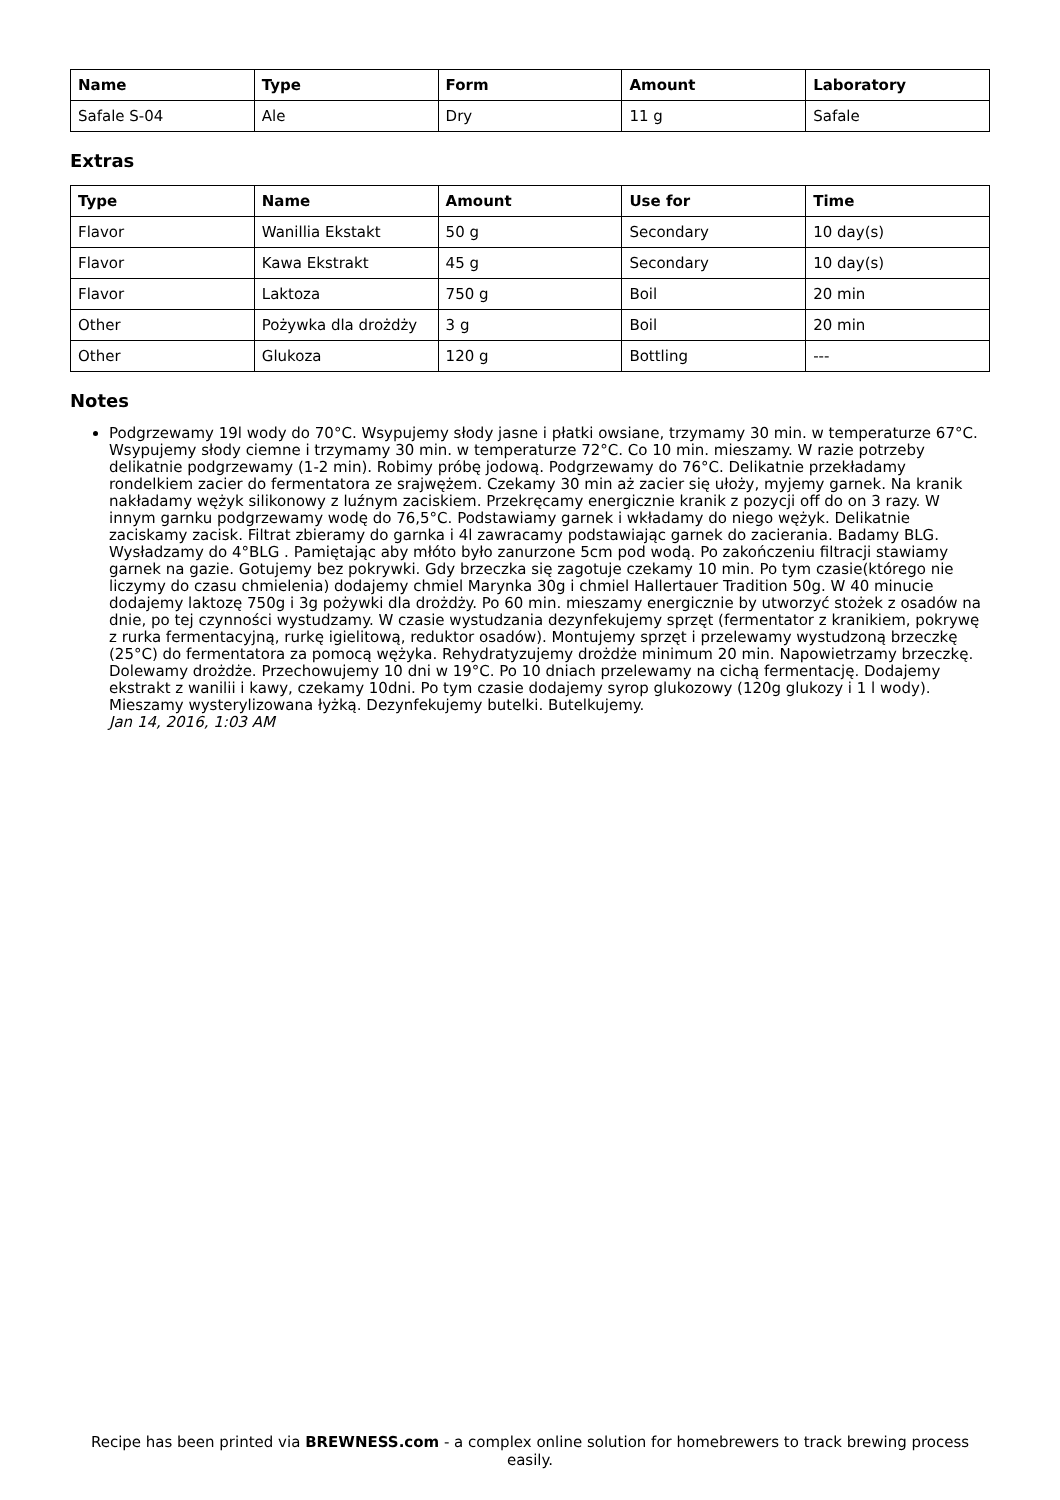| Name | Type | Form | Amount | Laboratory |
| --- | --- | --- | --- | --- |
| Safale S-04 | Ale | Dry | 11 g | Safale |
Extras
| Type | Name | Amount | Use for | Time |
| --- | --- | --- | --- | --- |
| Flavor | Wanillia Ekstakt | 50 g | Secondary | 10 day(s) |
| Flavor | Kawa Ekstrakt | 45 g | Secondary | 10 day(s) |
| Flavor | Laktoza | 750 g | Boil | 20 min |
| Other | Pożywka dla drożdży | 3 g | Boil | 20 min |
| Other | Glukoza | 120 g | Bottling | --- |
Notes
Podgrzewamy 19l wody do 70°C. Wsypujemy słody jasne i płatki owsiane, trzymamy 30 min. w temperaturze 67°C. Wsypujemy słody ciemne i trzymamy 30 min. w temperaturze 72°C. Co 10 min. mieszamy. W razie potrzeby delikatnie podgrzewamy (1-2 min). Robimy próbę jodową. Podgrzewamy do 76°C. Delikatnie przekładamy rondelkiem zacier do fermentatora ze srajwężem. Czekamy 30 min aż zacier się ułoży, myjemy garnek. Na kranik nakładamy wężyk silikonowy z luźnym zaciskiem. Przekręcamy energicznie kranik z pozycji off do on 3 razy. W innym garnku podgrzewamy wodę do 76,5°C. Podstawiamy garnek i wkładamy do niego wężyk. Delikatnie zaciskamy zacisk. Filtrat zbieramy do garnka i 4l zawracamy podstawiając garnek do zacierania. Badamy BLG. Wysładzamy do 4°BLG . Pamiętając aby młóto było zanurzone 5cm pod wodą. Po zakończeniu filtracji stawiamy garnek na gazie. Gotujemy bez pokrywki. Gdy brzeczka się zagotuje czekamy 10 min. Po tym czasie(którego nie liczymy do czasu chmielenia) dodajemy chmiel Marynka 30g i chmiel Hallertauer Tradition 50g. W 40 minucie dodajemy laktozę 750g i 3g pożywki dla drożdży. Po 60 min. mieszamy energicznie by utworzyć stożek z osadów na dnie, po tej czynności wystudzamy. W czasie wystudzania dezynfekujemy sprzęt (fermentator z kranikiem, pokrywę z rurka fermentacyjną, rurkę igielitową, reduktor osadów). Montujemy sprzęt i przelewamy wystudzoną brzeczkę (25°C) do fermentatora za pomocą wężyka. Rehydratyzujemy drożdże minimum 20 min. Napowietrzamy brzeczkę. Dolewamy drożdże. Przechowujemy 10 dni w 19°C. Po 10 dniach przelewamy na cichą fermentację. Dodajemy ekstrakt z wanilii i kawy, czekamy 10dni. Po tym czasie dodajemy syrop glukozowy (120g glukozy i 1 l wody). Mieszamy wysterylizowana łyżką. Dezynfekujemy butelki. Butelkujemy.
Jan 14, 2016, 1:03 AM
Recipe has been printed via BREWNESS.com - a complex online solution for homebrewers to track brewing process easily.